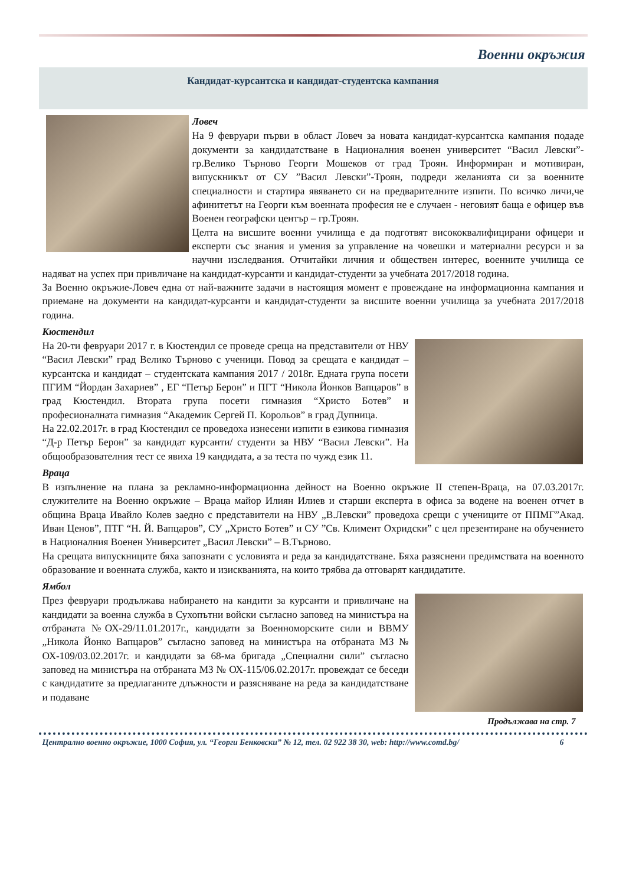Военни окръжия
Кандидат-курсантска и кандидат-студентска кампания
Ловеч
На 9 февруари първи в област Ловеч за новата кандидат-курсантска кампания подаде документи за кандидатстване в Националния военен университет “Васил Левски”-гр.Велико Търново Георги Мошеков от град Троян. Информиран и мотивиран, випускникът от СУ ”Васил Левски”-Троян, подреди желанията си за военните специалности и стартира явяването си на предварителните изпити. По всичко личи,че афинитетът на Георги към военната професия не е случаен - неговият баща е офицер във Военен географски център – гр.Троян.
Целта на висшите военни училища е да подготвят висококвалифицирани офицери и експерти със знания и умения за управление на човешки и материални ресурси и за научни изследвания. Отчитайки личния и обществен интерес, военните училища се надяват на успех при привличане на кандидат-курсанти и кандидат-студенти за учебната 2017/2018 година.
За Военно окръжие-Ловеч една от най-важните задачи в настоящия момент е провеждане на информационна кампания и приемане на документи на кандидат-курсанти и кандидат-студенти за висшите военни училища за учебната 2017/2018 година.
Кюстендил
На 20-ти февруари 2017 г. в Кюстендил се проведе среща на представители от НВУ “Васил Левски” град Велико Търново с ученици. Повод за срещата е кандидат – курсантска и кандидат – студентската кампания 2017 / 2018г. Едната група посети ПГИМ “Йордан Захариев” , ЕГ “Петър Берон” и ПГТ “Никола Йонков Вапцаров” в град Кюстендил. Втората група посети гимназия “Христо Ботев” и професионалната гимназия “Академик Сергей П. Корольов” в град Дупница.
На 22.02.2017г. в град Кюстендил се проведоха изнесени изпити в езикова гимназия “Д-р Петър Берон” за кандидат курсанти/ студенти за НВУ “Васил Левски”. На общообразователния тест се явиха 19 кандидата, а за теста по чужд език 11.
Враца
В изпълнение на плана за рекламно-информационна дейност на Военно окръжие II степен-Враца, на 07.03.2017г. служителите на Военно окръжие – Враца майор Илиян Илиев и старши експерта в офиса за водене на военен отчет в община Враца Ивайло Колев заедно с представители на НВУ „В.Левски” проведоха срещи с учениците от ППМГ”Акад. Иван Ценов”, ПТГ “Н. Й. Вапцаров”, СУ „Христо Ботев” и СУ ”Св. Климент Охридски” с цел презентиране на обучението в Националния Военен Университет „Васил Левски” – В.Търново.
На срещата випускниците бяха запознати с условията и реда за кандидатстване. Бяха разяснени предимствата на военното образование и военната служба, както и изискванията, на които трябва да отговарят кандидатите.
Ямбол
През февруари продължава набирането на кандити за курсанти и привличане на кандидати за военна служба в Сухопътни войски съгласно заповед на министъра на отбраната №ОХ-29/11.01.2017г., кандидати за Военноморските сили и ВВМУ „Никола Йонко Вапцаров” съгласно заповед на министъра на отбраната МЗ № ОХ-109/03.02.2017г. и кандидати за 68-ма бригада „Специални сили” съгласно заповед на министъра на отбраната МЗ № ОХ-115/06.02.2017г. провеждат се беседи с кандидатите за предлаганите длъжности и разясняване на реда за кандидатстване и подаване
Продължава на стр. 7
Централно военно окръжие, 1000 София, ул. “Георги Бенковски” № 12, тел. 02 922 38 30, web: http://www.comd.bg/ 6